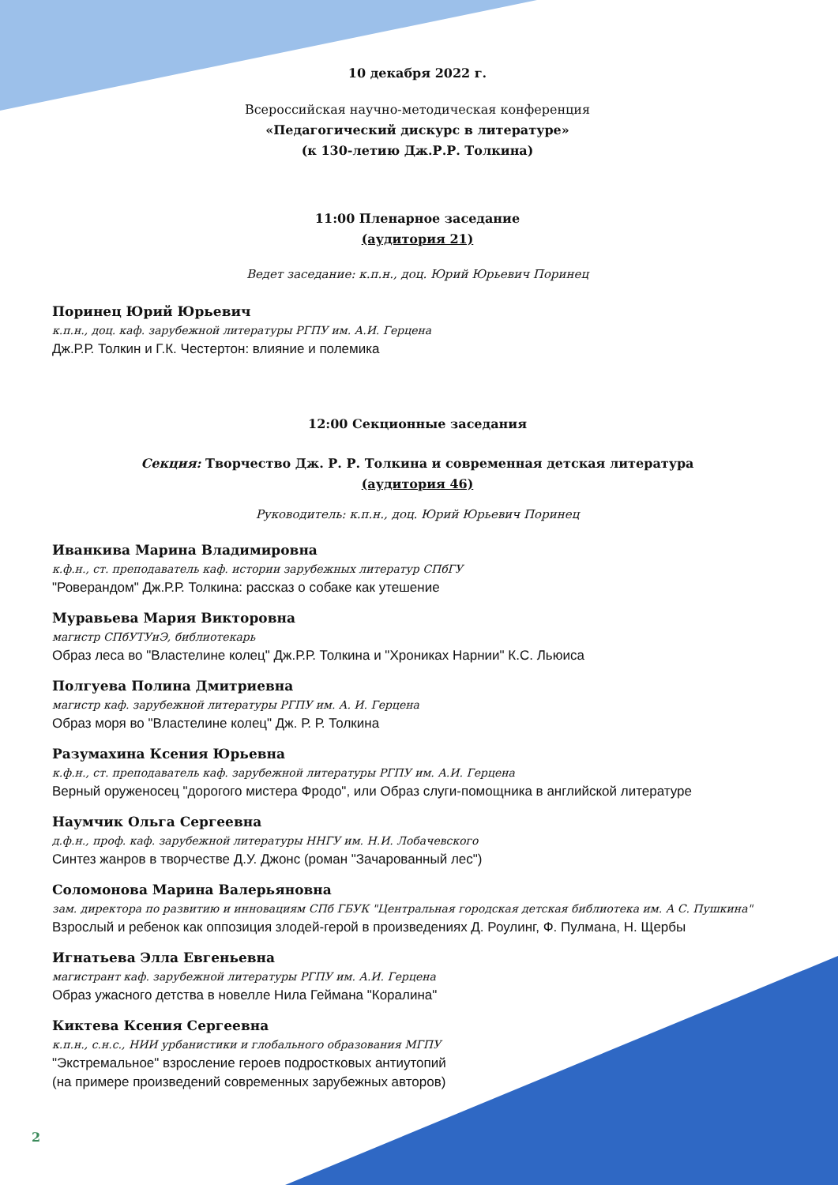10 декабря 2022 г.
Всероссийская научно-методическая конференция
«Педагогический дискурс в литературе»
(к 130-летию Дж.Р.Р. Толкина)
11:00 Пленарное заседание
(аудитория 21)
Ведет заседание: к.п.н., доц. Юрий Юрьевич Поринец
Поринец Юрий Юрьевич
к.п.н., доц. каф. зарубежной литературы РГПУ им. А.И. Герцена
Дж.Р.Р. Толкин и Г.К. Честертон: влияние и полемика
12:00 Секционные заседания
Секция: Творчество Дж. Р. Р. Толкина и современная детская литература
(аудитория 46)
Руководитель: к.п.н., доц. Юрий Юрьевич Поринец
Иванкива Марина Владимировна
к.ф.н., ст. преподаватель каф. истории зарубежных литератур СПбГУ
"Роверандом" Дж.Р.Р. Толкина: рассказ о собаке как утешение
Муравьева Мария Викторовна
магистр СПбУТУиЭ, библиотекарь
Образ леса во "Властелине колец" Дж.Р.Р. Толкина и "Хрониках Нарнии" К.С. Льюиса
Полгуева Полина Дмитриевна
магистр каф. зарубежной литературы РГПУ им. А. И. Герцена
Образ моря во "Властелине колец" Дж. Р. Р. Толкина
Разумахина Ксения Юрьевна
к.ф.н., ст. преподаватель каф. зарубежной литературы РГПУ им. А.И. Герцена
Верный оруженосец "дорогого мистера Фродо", или Образ слуги-помощника в английской литературе
Наумчик Ольга Сергеевна
д.ф.н., проф. каф. зарубежной литературы ННГУ им. Н.И. Лобачевского
Синтез жанров в творчестве Д.У. Джонс (роман "Зачарованный лес")
Соломонова Марина Валерьяновна
зам. директора по развитию и инновациям СПб ГБУК "Центральная городская детская библиотека им. А С. Пушкина"
Взрослый и ребенок как оппозиция злодей-герой в произведениях Д. Роулинг, Ф. Пулмана, Н. Щербы
Игнатьева Элла Евгеньевна
магистрант каф. зарубежной литературы РГПУ им. А.И. Герцена
Образ ужасного детства в новелле Нила Геймана "Коралина"
Киктева Ксения Сергеевна
к.п.н., с.н.с., НИИ урбанистики и глобального образования МГПУ
"Экстремальное" взросление героев подростковых антиутопий
(на примере произведений современных зарубежных авторов)
2